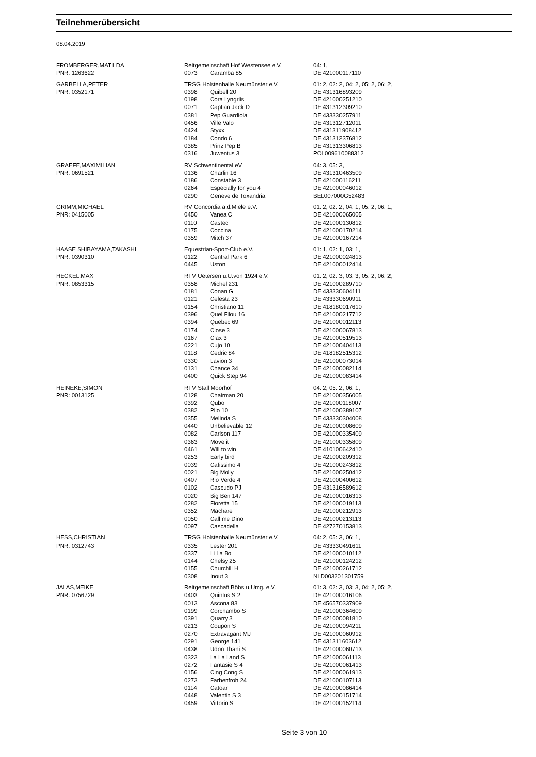Teilnehmerübersicht
08.04.2019
| FROMBERGER,MATILDA | Reitgemeinschaft Hof Westensee e.V. | | 04: 1, |
| PNR: 1263622 | 0073 | Caramba 85 | DE 421000117110 |
| GARBELLA,PETER | TRSG Holstenhalle Neumünster e.V. | | 01: 2, 02: 2, 04: 2, 05: 2, 06: 2, |
| PNR: 0352171 | 0398 | Quibell 20 | DE 431316893209 |
| | 0198 | Cora Lyngriis | DE 421000251210 |
| | 0071 | Captian Jack D | DE 431312309210 |
| | 0381 | Pep Guardiola | DE 433330257911 |
| | 0456 | Ville Valo | DE 431312712011 |
| | 0424 | Styxx | DE 431311908412 |
| | 0184 | Condo 6 | DE 431312376812 |
| | 0385 | Prinz Pep B | DE 431313306813 |
| | 0316 | Juwentus 3 | POL009610088312 |
| GRAEFE,MAXIMILIAN | RV Schwentinental eV | | 04: 3, 05: 3, |
| PNR: 0691521 | 0136 | Charlin 16 | DE 431310463509 |
| | 0186 | Constable 3 | DE 421000116211 |
| | 0264 | Especially for you 4 | DE 421000046012 |
| | 0290 | Geneve de Toxandria | BEL007000G52483 |
| GRIMM,MICHAEL | RV Concordia a.d.Miele e.V. | | 01: 2, 02: 2, 04: 1, 05: 2, 06: 1, |
| PNR: 0415005 | 0450 | Vanea C | DE 421000065005 |
| | 0110 | Castec | DE 421000130812 |
| | 0175 | Coccina | DE 421000170214 |
| | 0359 | Mitch 37 | DE 421000167214 |
| HAASE SHIBAYAMA,TAKASHI | Equestrian-Sport-Club e.V. | | 01: 1, 02: 1, 03: 1, |
| PNR: 0390310 | 0122 | Central Park 6 | DE 421000024813 |
| | 0445 | Uston | DE 421000012414 |
| HECKEL,MAX | RFV Uetersen u.U.von 1924 e.V. | | 01: 2, 02: 3, 03: 3, 05: 2, 06: 2, |
| PNR: 0853315 | 0358 | Michel 231 | DE 421000289710 |
| | 0181 | Conan G | DE 433330604111 |
| | 0121 | Celesta 23 | DE 433330690911 |
| | 0154 | Christiano 11 | DE 418180017610 |
| | 0396 | Quel Filou 16 | DE 421000217712 |
| | 0394 | Quebec 69 | DE 421000012113 |
| | 0174 | Close 3 | DE 421000067813 |
| | 0167 | Clax 3 | DE 421000519513 |
| | 0221 | Cujo 10 | DE 421000404113 |
| | 0118 | Cedric 84 | DE 418182515312 |
| | 0330 | Lavion 3 | DE 421000073014 |
| | 0131 | Chance 34 | DE 421000082114 |
| | 0400 | Quick Step 94 | DE 421000083414 |
| HEINEKE,SIMON | RFV Stall Moorhof | | 04: 2, 05: 2, 06: 1, |
| PNR: 0013125 | 0128 | Chairman 20 | DE 421000356005 |
| | 0392 | Qubo | DE 421000118007 |
| | 0382 | Pilo 10 | DE 421000389107 |
| | 0355 | Melinda S | DE 433330304008 |
| | 0440 | Unbelievable 12 | DE 421000008609 |
| | 0082 | Carlson 117 | DE 421000335409 |
| | 0363 | Move it | DE 421000335809 |
| | 0461 | Will to win | DE 410100642410 |
| | 0253 | Early bird | DE 421000209312 |
| | 0039 | Cafissimo 4 | DE 421000243812 |
| | 0021 | Big Molly | DE 421000250412 |
| | 0407 | Rio Verde 4 | DE 421000400612 |
| | 0102 | Cascudo PJ | DE 431316589612 |
| | 0020 | Big Ben 147 | DE 421000016313 |
| | 0282 | Fioretta 15 | DE 421000019113 |
| | 0352 | Machare | DE 421000212913 |
| | 0050 | Call me Dino | DE 421000213113 |
| | 0097 | Cascadella | DE 427270153813 |
| HESS,CHRISTIAN | TRSG Holstenhalle Neumünster e.V. | | 04: 2, 05: 3, 06: 1, |
| PNR: 0312743 | 0335 | Lester 201 | DE 433330491611 |
| | 0337 | Li La Bo | DE 421000010112 |
| | 0144 | Chelsy 25 | DE 421000124212 |
| | 0155 | Churchill H | DE 421000261712 |
| | 0308 | Inout 3 | NLD003201301759 |
| JALAS,MEIKE | Reitgemeinschaft Böbs u.Umg. e.V. | | 01: 3, 02: 3, 03: 3, 04: 2, 05: 2, |
| PNR: 0756729 | 0403 | Quintus S 2 | DE 421000016106 |
| | 0013 | Ascona 83 | DE 456570337909 |
| | 0199 | Corchambo S | DE 421000364609 |
| | 0391 | Quarry 3 | DE 421000081810 |
| | 0213 | Coupon S | DE 421000094211 |
| | 0270 | Extravagant MJ | DE 421000060912 |
| | 0291 | George 141 | DE 431311603612 |
| | 0438 | Udon Thani S | DE 421000060713 |
| | 0323 | La La Land S | DE 421000061113 |
| | 0272 | Fantasie S 4 | DE 421000061413 |
| | 0156 | Cing Cong S | DE 421000061913 |
| | 0273 | Farbenfroh 24 | DE 421000107113 |
| | 0114 | Catoar | DE 421000086414 |
| | 0448 | Valentin S 3 | DE 421000151714 |
| | 0459 | Vittorio S | DE 421000152114 |
Seite 3 von 10